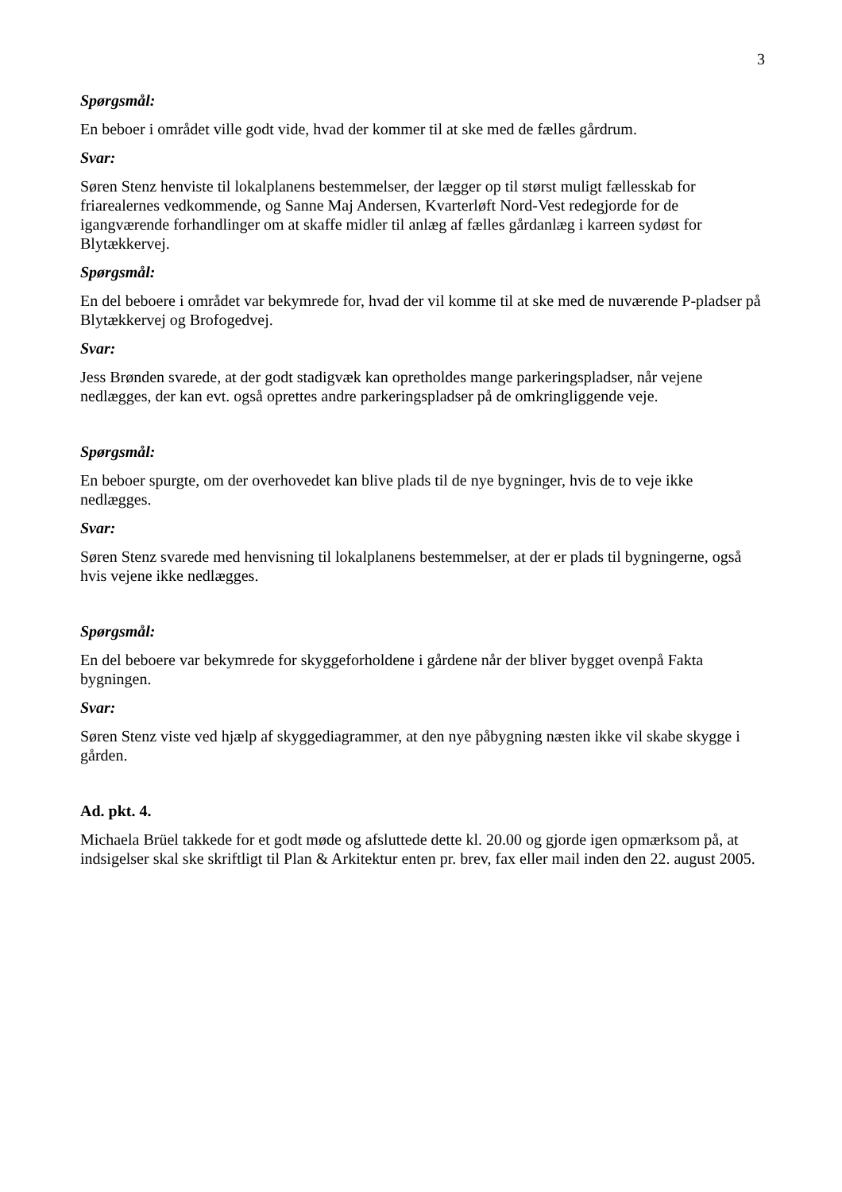3
Spørgsmål:
En beboer i området ville godt vide, hvad der kommer til at ske med de fælles gårdrum.
Svar:
Søren Stenz henviste til lokalplanens bestemmelser, der lægger op til størst muligt fællesskab for friarealernes vedkommende, og Sanne Maj Andersen, Kvarterløft Nord-Vest redegjorde for de igangværende forhandlinger om at skaffe midler til anlæg af fælles gårdanlæg i karreen sydøst for Blytækkervej.
Spørgsmål:
En del beboere i området var bekymrede for, hvad der vil komme til at ske med de nuværende P-pladser på Blytækkervej og Brofogedvej.
Svar:
Jess Brønden svarede, at der godt stadigvæk kan opretholdes mange parkeringspladser, når vejene nedlægges, der kan evt. også oprettes andre parkeringspladser på de omkringliggende veje.
Spørgsmål:
En beboer spurgte, om der overhovedet kan blive plads til de nye bygninger, hvis de to veje ikke nedlægges.
Svar:
Søren Stenz svarede med henvisning til lokalplanens bestemmelser, at der er plads til bygningerne, også hvis vejene ikke nedlægges.
Spørgsmål:
En del beboere var bekymrede for skyggeforholdene i gårdene når der bliver bygget ovenpå Fakta bygningen.
Svar:
Søren Stenz viste ved hjælp af skyggediagrammer, at den nye påbygning næsten ikke vil skabe skygge i gården.
Ad. pkt. 4.
Michaela Brüel takkede for et godt møde og afsluttede dette kl. 20.00 og gjorde igen opmærksom på, at indsigelser skal ske skriftligt til Plan & Arkitektur enten pr. brev, fax eller mail inden den 22. august 2005.